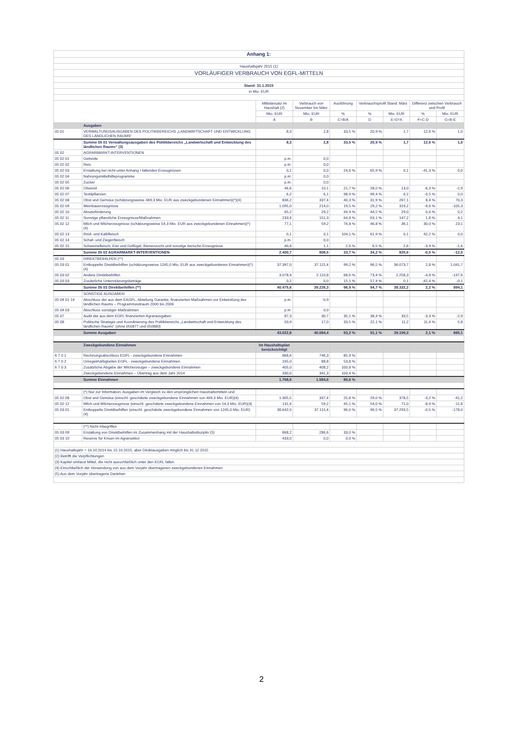| Anhang 1: | | | | | | | | |
| Haushaltsjahr 2015 (1) | | | | | | | | |
| VORLÄUFIGER VERBRAUCH VON EGFL-MITTELN | | | | | | | | |
| Stand: 31.1.2015 | | | | | | | | |
| in Mio. EUR | | | | | | | | |
| | | Mittelansatz im Haushalt (2) | Verbrauch von November bis März | Ausführung | Verbrauchsprofil Stand: März | | Differenz zwischen Verbrauch und Profil | |
| | | Mio. EUR | Mio. EUR | % | % | Mio. EUR | % | Mio. EUR |
| | | A | B | C=B/A | D | E=D*A | F=C-D | G=B-E |
| | Ausgaben | | | | | | | |
| 05 01 | VERWALTUNGSAUSGABEN DES POLITIKBEREICHS „LANDWIRTSCHAFT UND ENTWICKLUNG DES LÄNDLICHEN RAUMS“ | 8,3 | 2,8 | 33,5 % | 20,9 % | 1,7 | 12,6 % | 1,0 |
| | Summe 05 01 Verwaltungsausgaben des Politikbereichs „Landwirtschaft und Entwicklung des ländlichen Raums“ (3) | 8,3 | 2,8 | 33,5 % | 20,9 % | 1,7 | 12,6 % | 1,0 |
| 05 02 | AGRARMARKT-INTERVENTIONEN | | | | | | | |
| 05 02 01 | Getreide | p.m. | 0,0 | | | | | |
| 05 02 02 | Reis | p.m. | 0,0 | | | | | |
| 05 02 03 | Erstattung bei nicht unter Anhang I fallenden Erzeugnissen | 0,1 | 0,0 | 24,6 % | 65,9 % | 0,1 | -41,3 % | 0,0 |
| 05 02 04 | Nahrungsmittelhilfeprogramme | p.m. | 0,0 | | | | | |
| 05 02 05 | Zucker | p.m. | 0,0 | | | | | |
| 05 02 06 | Olivenöl | 46,6 | 10,1 | 21,7 % | 28,0 % | 13,0 | -6,3 % | -2,9 |
| 05 02 07 | Textilpflanzen | 6,2 | 6,1 | 98,9 % | 99,4 % | 6,2 | -0,5 % | 0,0 |
| 05 02 08 | Obst und Gemüse (schätzungsweise 469,3 Mio. EUR aus zweckgebundenen Einnahmen)(*)(4) | 836,2 | 337,4 | 40,3 % | 31,9 % | 267,1 | 8,4 % | 70,3 |
| 05 02 09 | Weinbauerzeugnisse | 1.095,0 | 214,0 | 19,5 % | 29,2 % | 319,2 | -9,6 % | -105,3 |
| 05 02 10 | Absatzförderung | 65,2 | 29,2 | 44,9 % | 44,5 % | 29,0 | 0,4 % | 0,2 |
| 05 02 11 | Sonstige pflanzliche Erzeugnisse/Maßnahmen | 233,4 | 151,3 | 64,8 % | 63,1 % | 147,2 | 1,8 % | 4,1 |
| 05 02 12 | Milch und Milcherzeugnisse (schätzungsweise 54,3 Mio. EUR aus zweckgebundenen Einnahmen)(*)(4) | 77,1 | 59,2 | 76,8 % | 46,8 % | 36,1 | 30,0 % | 23,1 |
| 05 02 13 | Rind- und Kalbfleisch | 0,1 | 0,1 | 104,1 % | 61,9 % | 0,1 | 42,2 % | 0,0 |
| 05 02 14 | Schaf- und Ziegenfleisch | p.m. | 0,0 | | | | | |
| 05 02 15 | Schweinefleisch, Eier und Geflügel, Bienenzucht und sonstige tierische Erzeugnisse | 40,8 | 1,1 | 2,6 % | 6,5 % | 2,6 | -3,9 % | -1,6 |
| | Summe 05 02 AGRARMARKT-INTERVENTIONEN | 2.400,7 | 808,5 | 33,7 % | 34,2 % | 820,6 | -0,5 % | -12,0 |
| 05 03 | DIREKTBEIHILFEN (**) | | | | | | | |
| 05 03 01 | Entkoppelte Direktbeihilfen (schätzungsweise 1245,0 Mio. EUR aus zweckgebundenen Einnahmen)(*)(4) | 37.397,0 | 37.115,4 | 99,2 % | 96,5 % | 36.073,7 | 2,8 % | 1.041,7 |
| 05 03 02 | Andere Direktbeihilfen | 3.078,4 | 2.110,8 | 68,6 % | 73,4 % | 2.258,3 | -4,8 % | -147,6 |
| 05 03 03 | Zusätzliche Unterstützungsbeträge | 0,2 | 0,0 | 15,1 % | 57,4 % | 0,1 | -42,4 % | -0,1 |
| | Summe 05 03 Direktbeihilfen (**) | 40.475,6 | 39.226,3 | 96,9 % | 94,7 % | 38.332,2 | 2,2 % | 894,1 |
| | SONSTIGE AUSGABEN | | | | | | | |
| 05 04 01 14 | Abschluss der aus dem EAGFL, Abteilung Garantie, finanzierten Maßnahmen zur Entwicklung des ländlichen Raums – Programmzeitraum 2000 bis 2006 | p.m. | -0,9 | | | | | |
| 05 04 03 | Abschluss sonstiger Maßnahmen | p.m. | 0,0 | | | | | |
| 05 07 | Audit der aus dem EGFL finanzierten Agrarausgaben | 87,3 | 30,7 | 35,1 % | 38,4 % | 33,5 | -3,3 % | -2,9 |
| 05 08 | Politische Strategie und Koordinierung des Politikbereichs „Landwirtschaft und Entwicklung des ländlichen Raums“ (ohne 050877 und 050880) | 50,9 | 17,0 | 33,5 % | 22,1 % | 11,2 | 11,4 % | 5,8 |
| | Summe Ausgaben | 43.022,8 | 40.084,4 | 93,2 % | 91,1 % | 39.199,3 | 2,1 % | 885,1 |
| | Zweckgebundene Einnahmen | Im Haushaltsplan berücksichtigt | | | | | | |
| 6 7 0 1 | Rechnungsabschluss EGFL - zweckgebundene Einnahmen | 868,6 | 746,3 | 85,9 % | | | | |
| 6 7 0 2 | Unregelmäßigkeiten EGFL - zweckgebundene Einnahmen | 165,0 | 88,8 | 53,8 % | | | | |
| 6 7 0 3 | Zusätzliche Abgabe der Milcherzeuger – zweckgebundene Einnahmen | 405,0 | 408,2 | 100,8 % | | | | |
| | Zweckgebundene Einnahmen – Übertrag aus dem Jahr 2014 | 330,0 | 341,3 | 103,4 % | | | | |
| | Summe Einnahmen | 1.768,6 | 1.584,6 | 89,6 % | | | | |
| | (*) Nur zur Information: Ausgaben im Vergleich zu den ursprünglichen Haushaltsmitteln und | | | | | | | |
| 05 02 08 | Obst und Gemüse (einschl. geschätzte zweckgebundene Einnahmen von 469,3 Mio. EUR)(4) | 1.305,5 | 337,4 | 25,8 % | 29,0 % | 378,5 | -3,2 % | -41,2 |
| 05 02 12 | Milch und Milcherzeugnisse (einschl. geschätzte zweckgebundene Einnahmen von 54,3 Mio. EUR)(4) | 131,4 | 59,2 | 45,1 % | 54,0 % | 71,0 | -8,9 % | -11,8 |
| 05 03 01 | Entkoppelte Direktbeihilfen (einschl. geschätzte zweckgebundene Einnahmen von 1245,0 Mio. EUR)(4) | 38.642,0 | 37.115,4 | 96,0 % | 96,5 % | 37.293,5 | -0,5 % | -178,0 |
| | (**) Nicht inbegriffen | | | | | | | |
| 05 03 09 | Erstattung von Direktbeihilfen im Zusammenhang mit der Haushaltsdisziplin (5) | 868,2 | 286,6 | 33,0 % | | | | |
| 05 03 10 | Reserve für Krisen im Agrarsektor | 433,0 | 0,0 | 0,0 % | | | | |
| (1) Haushaltsjahr = 16.10.2014 bis 15.10.2015, aber Direktausgaben möglich bis 31.12.2015 | | | | | | | | |
| (2) Betrifft die Verpflichtungen | | | | | | | | |
| (3) Kapitel umfasst Mittel, die nicht ausschließlich unter den EGFL fallen | | | | | | | | |
| (4) Einschließlich der Verwendung von aus dem Vorjahr übertragenen zweckgebundenen Einnahmen | | | | | | | | |
| (5) Aus dem Vorjahr übertragene Darlehen | | | | | | | | |
2